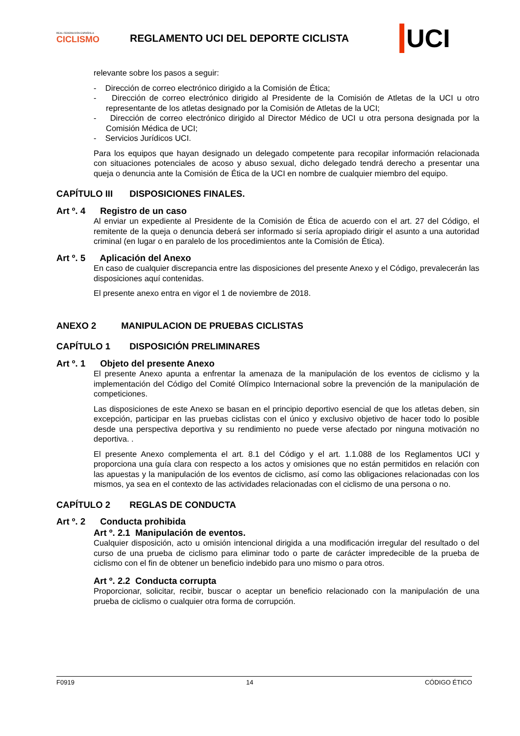REAL FEDERACIÓN ESPAÑOLA
CICLISMO
REGLAMENTO UCI DEL DEPORTE CICLISTA
UCI
relevante sobre los pasos a seguir:
- Dirección de correo electrónico dirigido a la Comisión de Ética;
- Dirección de correo electrónico dirigido al Presidente de la Comisión de Atletas de la UCI u otro representante de los atletas designado por la Comisión de Atletas de la UCI;
- Dirección de correo electrónico dirigido al Director Médico de UCI u otra persona designada por la Comisión Médica de UCI;
- Servicios Jurídicos UCI.
Para los equipos que hayan designado un delegado competente para recopilar información relacionada con situaciones potenciales de acoso y abuso sexual, dicho delegado tendrá derecho a presentar una queja o denuncia ante la Comisión de Ética de la UCI en nombre de cualquier miembro del equipo.
CAPÍTULO III DISPOSICIONES FINALES.
Art º. 4 Registro de un caso
Al enviar un expediente al Presidente de la Comisión de Ética de acuerdo con el art. 27 del Código, el remitente de la queja o denuncia deberá ser informado si sería apropiado dirigir el asunto a una autoridad criminal (en lugar o en paralelo de los procedimientos ante la Comisión de Ética).
Art º. 5 Aplicación del Anexo
En caso de cualquier discrepancia entre las disposiciones del presente Anexo y el Código, prevalecerán las disposiciones aquí contenidas.
El presente anexo entra en vigor el 1 de noviembre de 2018.
ANEXO 2 MANIPULACION DE PRUEBAS CICLISTAS
CAPÍTULO 1 DISPOSICIÓN PRELIMINARES
Art º. 1 Objeto del presente Anexo
El presente Anexo apunta a enfrentar la amenaza de la manipulación de los eventos de ciclismo y la implementación del Código del Comité Olímpico Internacional sobre la prevención de la manipulación de competiciones.
Las disposiciones de este Anexo se basan en el principio deportivo esencial de que los atletas deben, sin excepción, participar en las pruebas ciclistas con el único y exclusivo objetivo de hacer todo lo posible desde una perspectiva deportiva y su rendimiento no puede verse afectado por ninguna motivación no deportiva. .
El presente Anexo complementa el art. 8.1 del Código y el art. 1.1.088 de los Reglamentos UCI y proporciona una guía clara con respecto a los actos y omisiones que no están permitidos en relación con las apuestas y la manipulación de los eventos de ciclismo, así como las obligaciones relacionadas con los mismos, ya sea en el contexto de las actividades relacionadas con el ciclismo de una persona o no.
CAPÍTULO 2 REGLAS DE CONDUCTA
Art º. 2 Conducta prohibida
Art º. 2.1 Manipulación de eventos.
Cualquier disposición, acto u omisión intencional dirigida a una modificación irregular del resultado o del curso de una prueba de ciclismo para eliminar todo o parte de carácter impredecible de la prueba de ciclismo con el fin de obtener un beneficio indebido para uno mismo o para otros.
Art º. 2.2 Conducta corrupta
Proporcionar, solicitar, recibir, buscar o aceptar un beneficio relacionado con la manipulación de una prueba de ciclismo o cualquier otra forma de corrupción.
F0919 14 CÓDIGO ÉTICO